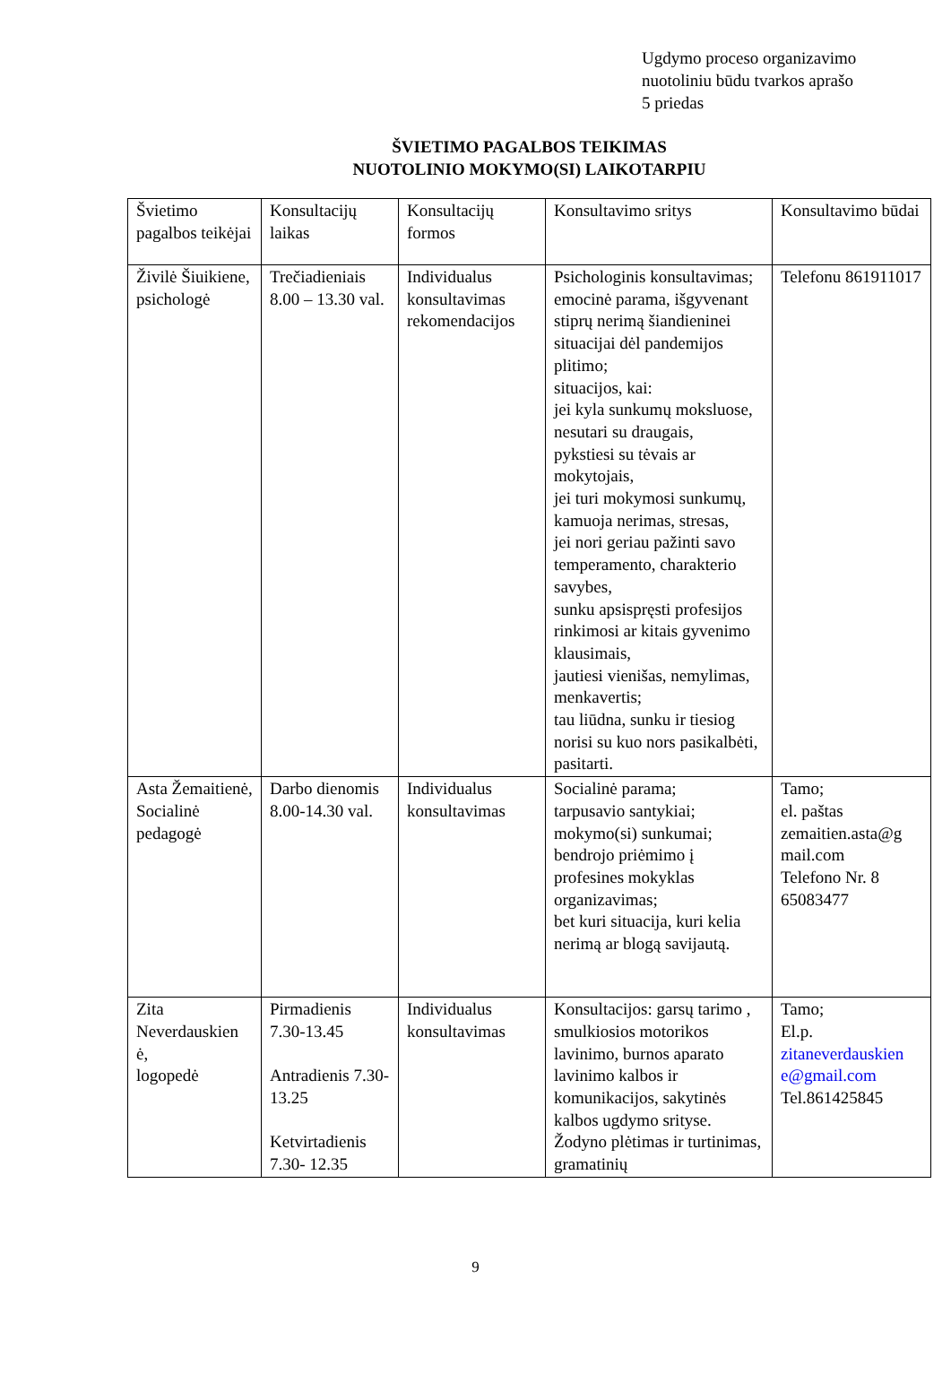Ugdymo proceso organizavimo
nuotoliniu būdu tvarkos aprašo
5 priedas
ŠVIETIMO PAGALBOS TEIKIMAS
NUOTOLINIO MOKYMO(SI) LAIKOTARPIU
| Švietimo pagalbos teikėjai | Konsultacijų laikas | Konsultacijų formos | Konsultavimo sritys | Konsultavimo būdai |
| Živilė Šiuikiene, psichologė | Trečiadieniais 8.00 – 13.30 val. | Individualus konsultavimas rekomendacijos | Psichologinis konsultavimas; emocinė parama, išgyvenant stiprų nerimą šiandieninei situacijai dėl pandemijos plitimo; situacijos, kai: jei kyla sunkumų moksluose, nesutari su draugais, pykstiesi su tėvais ar mokytojais, jei turi mokymosi sunkumų, kamuoja nerimas, stresas, jei nori geriau pažinti savo temperamento, charakterio savybes, sunku apsispręsti profesijos rinkimosi ar kitais gyvenimo klausimais, jautiesi vienišas, nemylimas, menkavertis; tau liūdna, sunku ir tiesiog norisi su kuo nors pasikalbėti, pasitarti. | Telefonu 861911017 |
| Asta Žemaitienė, Socialinė pedagogė | Darbo dienomis 8.00-14.30 val. | Individualus konsultavimas | Socialinė parama; tarpusavio santykiai; mokymo(si) sunkumai; bendrojo priėmimo į profesines mokyklas organizavimas; bet kuri situacija, kuri kelia nerimą ar blogą savijautą. | Tamo; el. paštas zemaitien.asta@g mail.com Telefono Nr. 8 65083477 |
| Zita Neverdauskien ė, logopedė | Pirmadienis 7.30-13.45 Antradienis 7.30-13.25 Ketvirtadienis 7.30- 12.35 | Individualus konsultavimas | Konsultacijos: garsų tarimo , smulkiosios motorikos lavinimo, burnos aparato lavinimo kalbos ir komunikacijos, sakytinės kalbos ugdymo srityse. Žodyno plėtimas ir turtinimas, gramatinių | Tamo; El.p. zitaneverdauskien e@gmail.com Tel.861425845 |
9